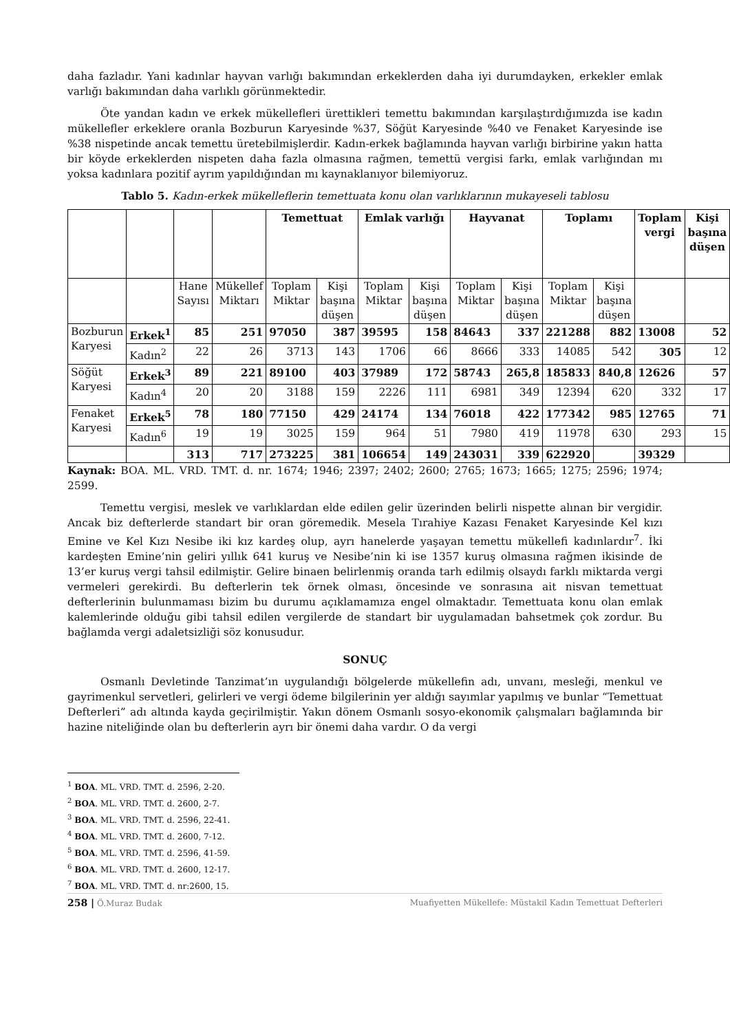daha fazladır. Yani kadınlar hayvan varlığı bakımından erkeklerden daha iyi durumdayken, erkekler emlak varlığı bakımından daha varlıklı görünmektedir.
Öte yandan kadın ve erkek mükellefleri ürettikleri temettu bakımından karşılaştırdığımızda ise kadın mükellefler erkeklere oranla Bozburun Karyesinde %37, Söğüt Karyesinde %40 ve Fenaket Karyesinde ise %38 nispetinde ancak temettu üretebilmişlerdir. Kadın-erkek bağlamında hayvan varlığı birbirine yakın hatta bir köyde erkeklerden nispeten daha fazla olmasına rağmen, temettü vergisi farkı, emlak varlığından mı yoksa kadınlara pozitif ayrım yapıldığından mı kaynaklanıyor bilemiyoruz.
Tablo 5. Kadın-erkek mükelleflerin temettuata konu olan varlıklarının mukayeseli tablosu
| | | | | Temettuat | | Emlak varlığı | | Hayvanat | | Toplamı | | Toplam vergi | Kişi başına düşen |
| | | Hane Sayısı | Mükellef Miktarı | Toplam Miktar | Kişi başına düşen | Toplam Miktar | Kişi başına düşen | Toplam Miktar | Kişi başına düşen | Toplam Miktar | Kişi başına düşen | | |
| Bozburun Karyesi | Erkek<sup>1</sup> | 85 | 251 | 97050 | 387 | 39595 | 158 | 84643 | 337 | 221288 | 882 | 13008 | 52 |
| | Kadın<sup>2</sup> | 22 | 26 | 3713 | 143 | 1706 | 66 | 8666 | 333 | 14085 | 542 | 305 | 12 |
| Söğüt Karyesi | Erkek<sup>3</sup> | 89 | 221 | 89100 | 403 | 37989 | 172 | 58743 | 265,8 | 185833 | 840,8 | 12626 | 57 |
| | Kadın<sup>4</sup> | 20 | 20 | 3188 | 159 | 2226 | 111 | 6981 | 349 | 12394 | 620 | 332 | 17 |
| Fenaket Karyesi | Erkek<sup>5</sup> | 78 | 180 | 77150 | 429 | 24174 | 134 | 76018 | 422 | 177342 | 985 | 12765 | 71 |
| | Kadın<sup>6</sup> | 19 | 19 | 3025 | 159 | 964 | 51 | 7980 | 419 | 11978 | 630 | 293 | 15 |
| | | 313 | 717 | 273225 | 381 | 106654 | 149 | 243031 | 339 | 622920 | | 39329 | |
Kaynak: BOA. ML. VRD. TMT. d. nr. 1674; 1946; 2397; 2402; 2600; 2765; 1673; 1665; 1275; 2596; 1974; 2599.
Temettu vergisi, meslek ve varlıklardan elde edilen gelir üzerinden belirli nispette alınan bir vergidir. Ancak biz defterlerde standart bir oran göremedik. Mesela Tırahiye Kazası Fenaket Karyesinde Kel kızı Emine ve Kel Kızı Nesibe iki kız kardeş olup, ayrı hanelerde yaşayan temettu mükellefi kadınlardır<sup>7</sup>. İki kardeşten Emine’nin geliri yıllık 641 kuruş ve Nesibe’nin ki ise 1357 kuruş olmasına rağmen ikisinde de 13’er kuruş vergi tahsil edilmiştir. Gelire binaen belirlenmiş oranda tarh edilmiş olsaydı farklı miktarda vergi vermeleri gerekirdi. Bu defterlerin tek örnek olması, öncesinde ve sonrasına ait nisvan temettuat defterlerinin bulunmaması bizim bu durumu açıklamamıza engel olmaktadır. Temettuata konu olan emlak kalemlerinde olduğu gibi tahsil edilen vergilerde de standart bir uygulamadan bahsetmek çok zordur. Bu bağlamda vergi adaletsizliği söz konusudur.
SONUÇ
Osmanlı Devletinde Tanzimat’ın uygulandığı bölgelerde mükellefin adı, unvanı, mesleği, menkul ve gayrimenkul servetleri, gelirleri ve vergi ödeme bilgilerinin yer aldığı sayımlar yapılmış ve bunlar “Temettuat Defterleri” adı altında kayda geçirilmiştir. Yakın dönem Osmanlı sosyo-ekonomik çalışmaları bağlamında bir hazine niteliğinde olan bu defterlerin ayrı bir önemi daha vardır. O da vergi
<sup>1</sup> BOA. ML. VRD. TMT. d. 2596, 2-20.
<sup>2</sup> BOA. ML. VRD. TMT. d. 2600, 2-7.
<sup>3</sup> BOA. ML. VRD. TMT. d. 2596, 22-41.
<sup>4</sup> BOA. ML. VRD. TMT. d. 2600, 7-12.
<sup>5</sup> BOA. ML. VRD. TMT. d. 2596, 41-59.
<sup>6</sup> BOA. ML. VRD. TMT. d. 2600, 12-17.
<sup>7</sup> BOA. ML. VRD. TMT. d. nr:2600, 15.
258 | Ö.Muraz Budak Muafiyetten Mükellefe: Müstakil Kadın Temettuat Defterleri